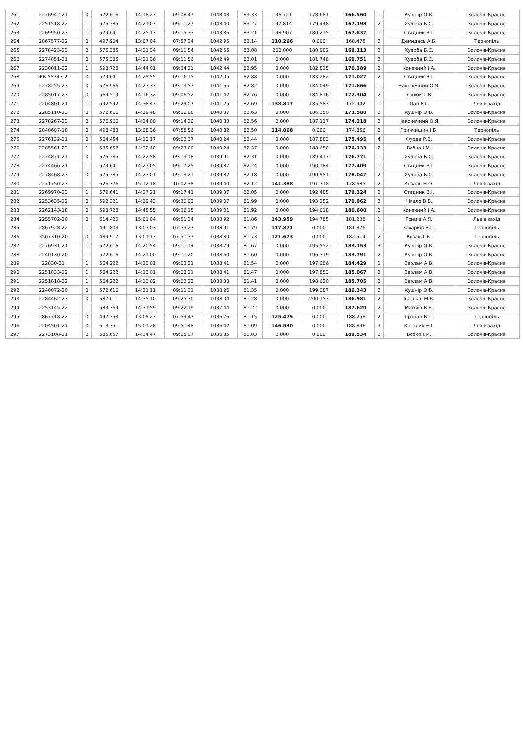| 261 | 2276942-21 | 0 | 572.616 | 14:18:27 | 09:08:47 | 1043.43 | 83.33 | 196.721 | 178.681 | 166.560 | 1 | Кушнір О.В. | Золочів-Красне |
| 262 | 2251518-22 | 1 | 575.385 | 14:21:07 | 09:11:27 | 1043.40 | 83.27 | 197.814 | 179.448 | 167.198 | 2 | Худоба Б.С. | Золочів-Красне |
| 263 | 2269950-23 | 1 | 579.641 | 14:25:13 | 09:15:33 | 1043.36 | 83.21 | 198.907 | 180.215 | 167.837 | 1 | Стадник В.І. | Золочів-Красне |
| 264 | 2867577-22 | 0 | 497.904 | 13:07:04 | 07:57:24 | 1042.95 | 83.14 | 110.266 | 0.000 | 168.475 | 2 | Демидась А.Б. | Тернопіль |
| 265 | 2278423-23 | 0 | 575.385 | 14:21:34 | 09:11:54 | 1042.55 | 83.08 | 200.000 | 180.982 | 169.113 | 3 | Худоба Б.С. | Золочів-Красне |
| 266 | 2274851-21 | 0 | 575.385 | 14:21:36 | 09:11:56 | 1042.49 | 83.01 | 0.000 | 181.748 | 169.751 | 3 | Худоба Б.С. | Золочів-Красне |
| 267 | 2230011-22 | 1 | 598.728 | 14:44:01 | 09:34:21 | 1042.44 | 82.95 | 0.000 | 182.515 | 170.389 | 2 | Конечний І.А. | Золочів-Красне |
| 268 | DER-55343-21 | 0 | 579.641 | 14:25:55 | 09:16:15 | 1042.05 | 82.88 | 0.000 | 183.282 | 171.027 | 2 | Стадник В.І. | Золочів-Красне |
| 269 | 2278255-23 | 0 | 576.966 | 14:23:37 | 09:13:57 | 1041.55 | 82.82 | 0.000 | 184.049 | 171.666 | 1 | Наконечний О.Я. | Золочів-Красне |
| 270 | 2285017-23 | 0 | 569.519 | 14:16:32 | 09:06:52 | 1041.42 | 82.76 | 0.000 | 184.816 | 172.304 | 2 | Іванюк Т.В. | Золочів-Красне |
| 271 | 2204801-21 | 1 | 592.592 | 14:38:47 | 09:29:07 | 1041.25 | 82.69 | 138.817 | 185.583 | 172.942 | 1 | Цап Р.І. | Львів захід |
| 272 | 2285110-23 | 0 | 572.616 | 14:19:48 | 09:10:08 | 1040.87 | 82.63 | 0.000 | 186.350 | 173.580 | 2 | Кушнір О.В. | Золочів-Красне |
| 273 | 2278267-23 | 0 | 576.966 | 14:24:00 | 09:14:20 | 1040.83 | 82.56 | 0.000 | 187.117 | 174.218 | 3 | Наконечний О.Я. | Золочів-Красне |
| 274 | 2840687-18 | 0 | 498.483 | 13:08:36 | 07:58:56 | 1040.82 | 82.50 | 114.068 | 0.000 | 174.856 | 2 | Гринчишин І.Б. | Тернопіль |
| 275 | 2276132-21 | 0 | 564.454 | 14:12:17 | 09:02:37 | 1040.24 | 82.44 | 0.000 | 187.883 | 175.495 | 4 | Фурда Р.В. | Золочів-Красне |
| 276 | 2285561-23 | 1 | 585.657 | 14:32:40 | 09:23:00 | 1040.24 | 82.37 | 0.000 | 188.650 | 176.133 | 2 | Бобко І.М. | Золочів-Красне |
| 277 | 2274871-21 | 0 | 575.385 | 14:22:58 | 09:13:18 | 1039.91 | 82.31 | 0.000 | 189.417 | 176.771 | 1 | Худоба Б.С. | Золочів-Красне |
| 278 | 2274466-21 | 1 | 579.641 | 14:27:05 | 09:17:25 | 1039.87 | 82.24 | 0.000 | 190.184 | 177.409 | 1 | Стадник В.І. | Золочів-Красне |
| 279 | 2278468-23 | 0 | 575.385 | 14:23:01 | 09:13:21 | 1039.82 | 82.18 | 0.000 | 190.951 | 178.047 | 2 | Худоба Б.С. | Золочів-Красне |
| 280 | 2271750-23 | 1 | 626.376 | 15:12:18 | 10:02:38 | 1039.40 | 82.12 | 141.388 | 191.718 | 178.685 | 2 | Коваль Н.О. | Львів захід |
| 281 | 2269970-23 | 1 | 579.641 | 14:27:21 | 09:17:41 | 1039.37 | 82.05 | 0.000 | 192.485 | 179.324 | 2 | Стадник В.І. | Золочів-Красне |
| 282 | 2253635-22 | 0 | 592.321 | 14:39:43 | 09:30:03 | 1039.07 | 81.99 | 0.000 | 193.252 | 179.962 | 3 | Чікало В.В. | Золочів-Красне |
| 283 | 2262143-18 | 0 | 598.728 | 14:45:55 | 09:36:15 | 1039.01 | 81.92 | 0.000 | 194.018 | 180.600 | 2 | Конечний І.А. | Золочів-Красне |
| 284 | 2255702-20 | 0 | 614.420 | 15:01:04 | 09:51:24 | 1038.92 | 81.86 | 143.959 | 194.785 | 181.238 | 1 | Гриців А.Я. | Львів захід |
| 285 | 2867928-22 | 1 | 491.803 | 13:03:03 | 07:53:23 | 1038.91 | 81.79 | 117.871 | 0.000 | 181.876 | 1 | Захарків В.П. | Тернопіль |
| 286 | 3507310-20 | 0 | 489.917 | 13:01:17 | 07:51:37 | 1038.80 | 81.73 | 121.673 | 0.000 | 182.514 | 2 | Козак Т.Б. | Тернопіль |
| 287 | 2276931-21 | 1 | 572.616 | 14:20:54 | 09:11:14 | 1038.79 | 81.67 | 0.000 | 195.552 | 183.153 | 3 | Кушнір О.В. | Золочів-Красне |
| 288 | 2240130-20 | 1 | 572.616 | 14:21:00 | 09:11:20 | 1038.60 | 81.60 | 0.000 | 196.319 | 183.791 | 2 | Кушнір О.В. | Золочів-Красне |
| 289 | 22830-21 | 1 | 564.222 | 14:13:01 | 09:03:21 | 1038.41 | 81.54 | 0.000 | 197.086 | 184.429 | 1 | Варлам А.В. | Золочів-Красне |
| 290 | 2251833-22 | 1 | 564.222 | 14:13:01 | 09:03:21 | 1038.41 | 81.47 | 0.000 | 197.853 | 185.067 | 2 | Варлам А.В. | Золочів-Красне |
| 291 | 2251818-22 | 1 | 564.222 | 14:13:02 | 09:03:22 | 1038.38 | 81.41 | 0.000 | 198.620 | 185.705 | 2 | Варлам А.В. | Золочів-Красне |
| 292 | 2240072-20 | 0 | 572.616 | 14:21:11 | 09:11:31 | 1038.26 | 81.35 | 0.000 | 199.387 | 186.343 | 2 | Кушнір О.В. | Золочів-Красне |
| 293 | 2284462-23 | 0 | 587.011 | 14:35:10 | 09:25:30 | 1038.04 | 81.28 | 0.000 | 200.153 | 186.981 | 2 | Іваськів М.В. | Золочів-Красне |
| 294 | 2253145-22 | 1 | 583.369 | 14:31:59 | 09:22:19 | 1037.44 | 81.22 | 0.000 | 0.000 | 187.620 | 2 | Матвіїв В.Б. | Золочів-Красне |
| 295 | 2867718-22 | 0 | 497.353 | 13:09:23 | 07:59:43 | 1036.76 | 81.15 | 125.475 | 0.000 | 188.258 | 2 | Грабар В.Т. | Тернопіль |
| 296 | 2204501-21 | 0 | 613.351 | 15:01:28 | 09:51:48 | 1036.42 | 81.09 | 146.530 | 0.000 | 188.896 | 3 | Ковалик Є.І. | Львів захід |
| 297 | 2273108-21 | 0 | 585.657 | 14:34:47 | 09:25:07 | 1036.35 | 81.03 | 0.000 | 0.000 | 189.534 | 2 | Бобко І.М. | Золочів-Красне |